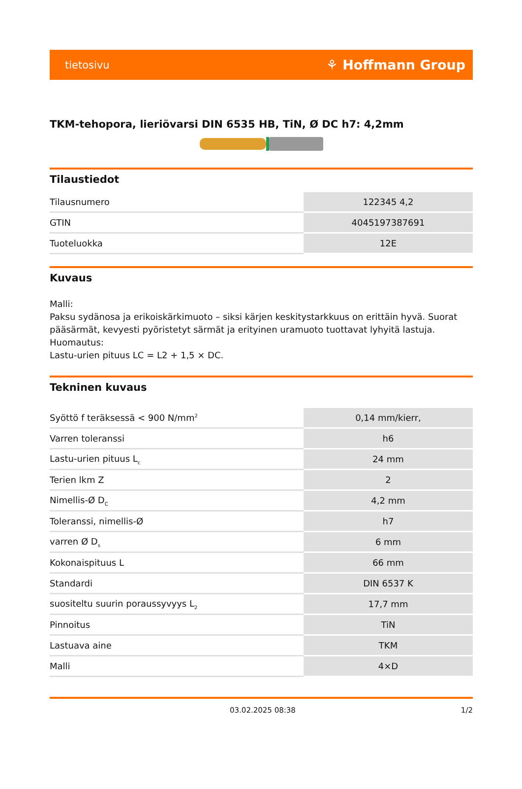tietosivu ⚘ Hoffmann Group
TKM-tehopora, lieriövarsi DIN 6535 HB, TiN, Ø DC h7: 4,2mm
Tilaustiedot
| Tilausnumero | 122345 4,2 |
| GTIN | 4045197387691 |
| Tuoteluokka | 12E |
Kuvaus
Malli:
Paksu sydänosa ja erikoiskärkimuoto – siksi kärjen keskitystarkkuus on erittäin hyvä. Suorat pääsärmät, kevyesti pyöristetyt särmät ja erityinen uramuoto tuottavat lyhyitä lastuja.
Huomautus:
Lastu-urien pituus LC = L2 + 1,5 × DC.
Tekninen kuvaus
| Syöttö f teräksessä < 900 N/mm<sup>2</sup> | 0,14 mm/kierr, |
| Varren toleranssi | h6 |
| Lastu-urien pituus L<sub>c</sub> | 24 mm |
| Terien lkm Z | 2 |
| Nimellis-Ø D<sub>C</sub> | 4,2 mm |
| Toleranssi, nimellis-Ø | h7 |
| varren Ø D<sub>s</sub> | 6 mm |
| Kokonaispituus L | 66 mm |
| Standardi | DIN 6537 K |
| suositeltu suurin poraussyvyys L<sub>2</sub> | 17,7 mm |
| Pinnoitus | TiN |
| Lastuava aine | TKM |
| Malli | 4×D |
03.02.2025 08:38 1/2